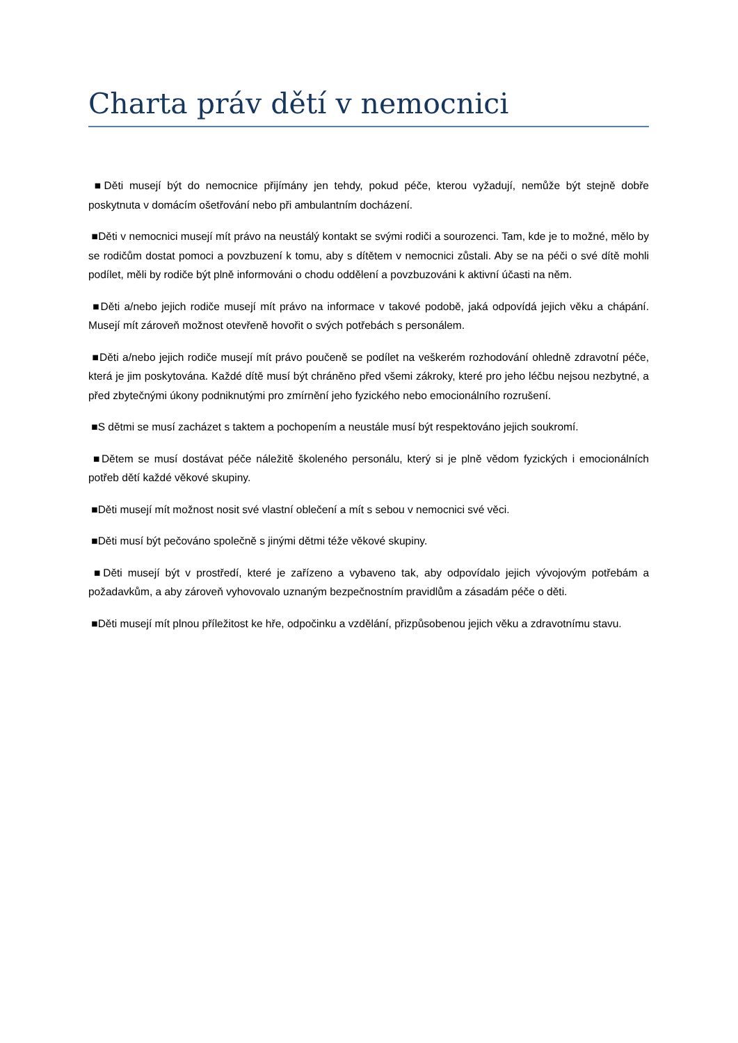Charta práv dětí v nemocnici
■Děti musejí být do nemocnice přijímány jen tehdy, pokud péče, kterou vyžadují, nemůže být stejně dobře poskytnuta v domácím ošetřování nebo při ambulantním docházení.
■Děti v nemocnici musejí mít právo na neustálý kontakt se svými rodiči a sourozenci. Tam, kde je to možné, mělo by se rodičům dostat pomoci a povzbuzení k tomu, aby s dítětem v nemocnici zůstali. Aby se na péči o své dítě mohli podílet, měli by rodiče být plně informováni o chodu oddělení a povzbuzováni k aktivní účasti na něm.
■Děti a/nebo jejich rodiče musejí mít právo na informace v takové podobě, jaká odpovídá jejich věku a chápání. Musejí mít zároveň možnost otevřeně hovořit o svých potřebách s personálem.
■Děti a/nebo jejich rodiče musejí mít právo poučeně se podílet na veškerém rozhodování ohledně zdravotní péče, která je jim poskytována. Každé dítě musí být chráněno před všemi zákroky, které pro jeho léčbu nejsou nezbytné, a před zbytečnými úkony podniknutými pro zmírnění jeho fyzického nebo emocionálního rozrušení.
■S dětmi se musí zacházet s taktem a pochopením a neustále musí být respektováno jejich soukromí.
■Dětem se musí dostávat péče náležitě školeného personálu, který si je plně vědom fyzických i emocionálních potřeb dětí každé věkové skupiny.
■Děti musejí mít možnost nosit své vlastní oblečení a mít s sebou v nemocnici své věci.
■Děti musí být pečováno společně s jinými dětmi téže věkové skupiny.
■Děti musejí být v prostředí, které je zařízeno a vybaveno tak, aby odpovídalo jejich vývojovým potřebám a požadavkům, a aby zároveň vyhovovalo uznaným bezpečnostním pravidlům a zásadám péče o děti.
■Děti musejí mít plnou příležitost ke hře, odpočinku a vzdělání, přizpůsobenou jejich věku a zdravotnímu stavu.